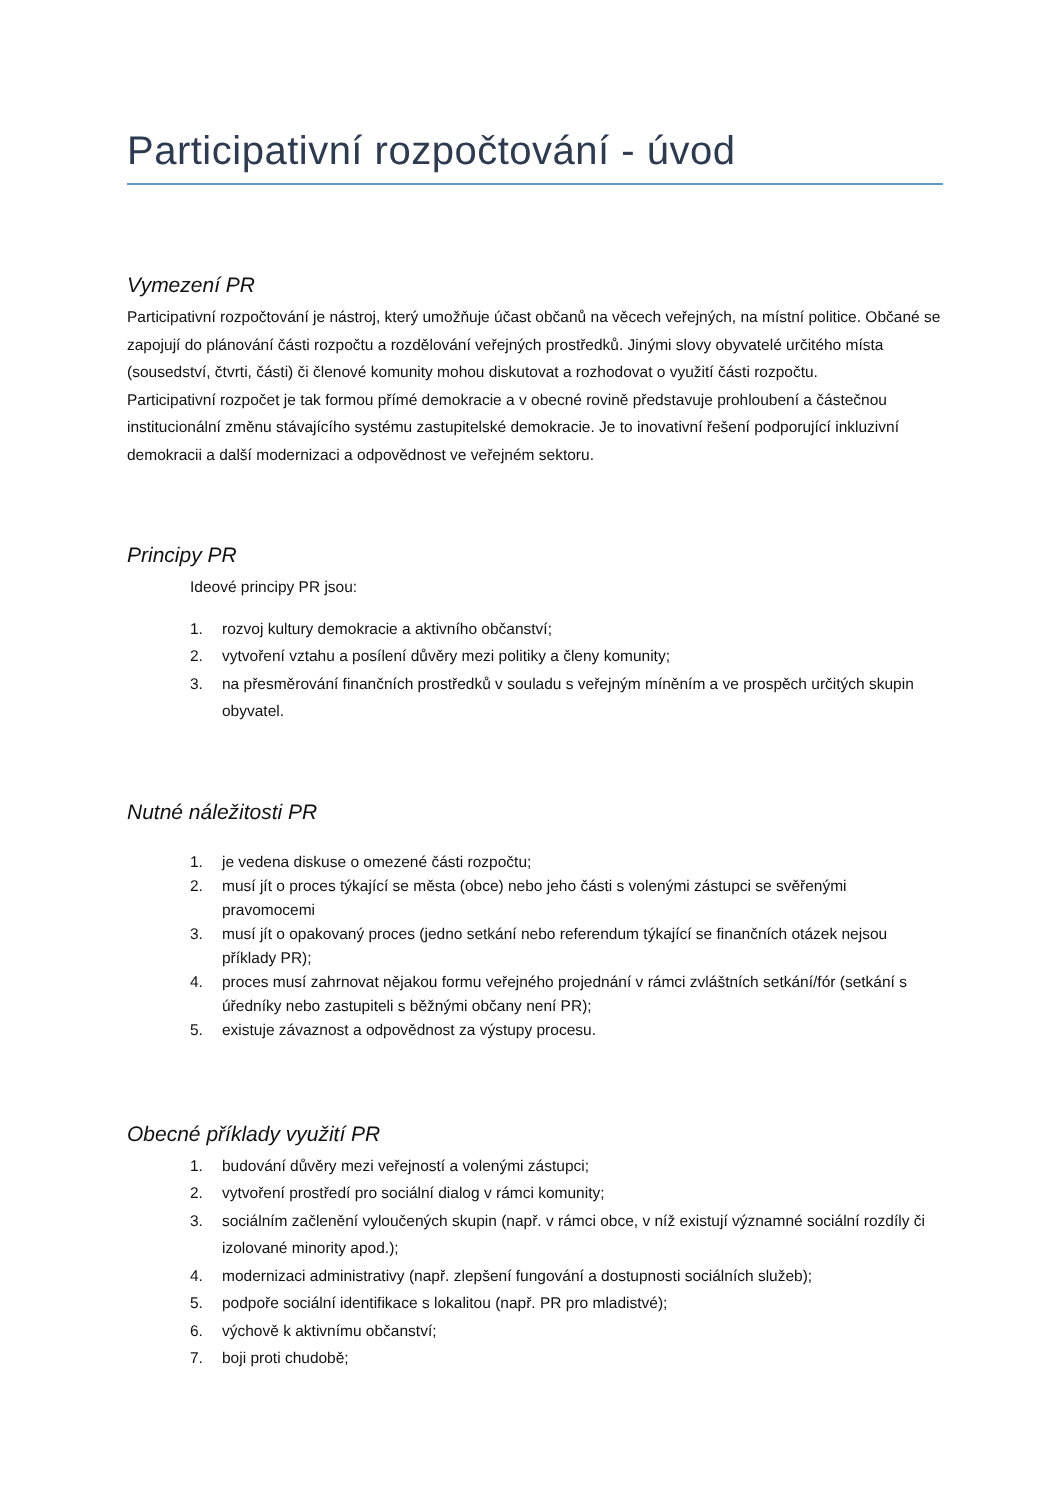Participativní rozpočtování - úvod
Vymezení PR
Participativní rozpočtování je nástroj, který umožňuje účast občanů na věcech veřejných, na místní politice. Občané se zapojují do plánování části rozpočtu a rozdělování veřejných prostředků. Jinými slovy obyvatelé určitého místa (sousedství, čtvrti, části) či členové komunity mohou diskutovat a rozhodovat o využití části rozpočtu.
Participativní rozpočet je tak formou přímé demokracie a v obecné rovině představuje prohloubení a částečnou institucionální změnu stávajícího systému zastupitelské demokracie. Je to inovativní řešení podporující inkluzivní demokracii a další modernizaci a odpovědnost ve veřejném sektoru.
Principy PR
Ideové principy PR jsou:
1. rozvoj kultury demokracie a aktivního občanství;
2. vytvoření vztahu a posílení důvěry mezi politiky a členy komunity;
3. na přesměrování finančních prostředků v souladu s veřejným míněním a ve prospěch určitých skupin obyvatel.
Nutné náležitosti PR
1. je vedena diskuse o omezené části rozpočtu;
2. musí jít o proces týkající se města (obce) nebo jeho části s volenými zástupci se svěřenými pravomocemi
3. musí jít o opakovaný proces (jedno setkání nebo referendum týkající se finančních otázek nejsou příklady PR);
4. proces musí zahrnovat nějakou formu veřejného projednání v rámci zvláštních setkání/fór (setkání s úředníky nebo zastupiteli s běžnými občany není PR);
5. existuje závaznost a odpovědnost za výstupy procesu.
Obecné příklady využití PR
1. budování důvěry mezi veřejností a volenými zástupci;
2. vytvoření prostředí pro sociální dialog v rámci komunity;
3. sociálním začlenění vyloučených skupin (např. v rámci obce, v níž existují významné sociální rozdíly či izolované minority apod.);
4. modernizaci administrativy (např. zlepšení fungování a dostupnosti sociálních služeb);
5. podpoře sociální identifikace s lokalitou (např. PR pro mladistvé);
6. výchově k aktivnímu občanství;
7. boji proti chudobě;